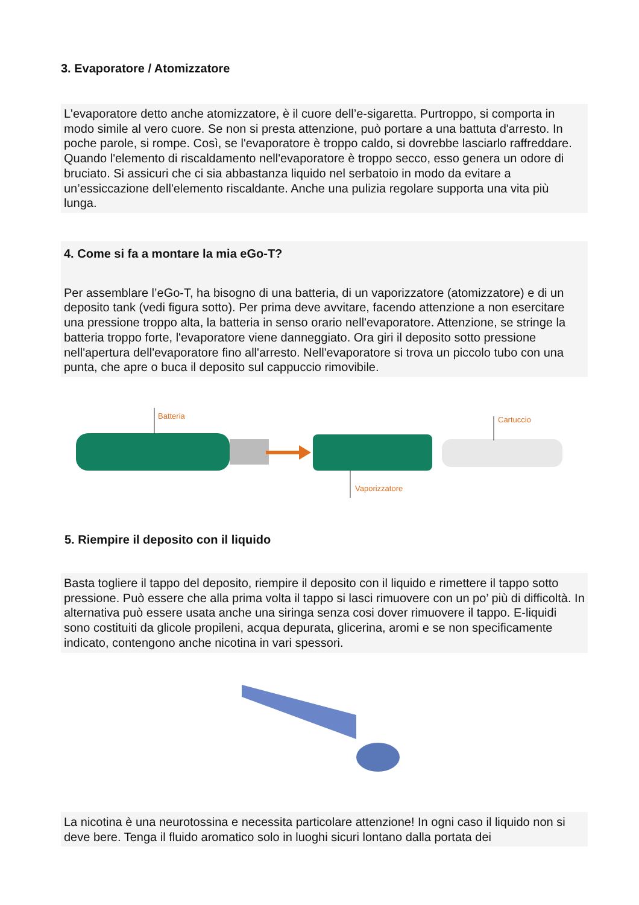3. Evaporatore / Atomizzatore
L'evaporatore detto anche atomizzatore, è il cuore dell’e-sigaretta. Purtroppo, si comporta in modo simile al vero cuore. Se non si presta attenzione, può portare a una battuta d'arresto. In poche parole, si rompe. Così, se l'evaporatore è troppo caldo, si dovrebbe lasciarlo raffreddare. Quando l'elemento di riscaldamento nell'evaporatore è troppo secco, esso genera un odore di bruciato. Si assicuri che ci sia abbastanza liquido nel serbatoio in modo da evitare a un’essiccazione dell'elemento riscaldante. Anche una pulizia regolare supporta una vita più lunga.
4. Come si fa a montare la mia eGo-T?
Per assemblare l’eGo-T, ha bisogno di una batteria, di un vaporizzatore (atomizzatore) e di un deposito tank (vedi figura sotto). Per prima deve avvitare, facendo attenzione a non esercitare una pressione troppo alta, la batteria in senso orario nell'evaporatore. Attenzione, se stringe la batteria troppo forte, l'evaporatore viene danneggiato. Ora giri il deposito sotto pressione nell'apertura dell'evaporatore fino all'arresto. Nell'evaporatore si trova un piccolo tubo con una punta, che apre o buca il deposito sul cappuccio rimovibile.
Batteria Cartuccio
Vaporizzatore
5. Riempire il deposito con il liquido
Basta togliere il tappo del deposito, riempire il deposito con il liquido e rimettere il tappo sotto pressione. Può essere che alla prima volta il tappo si lasci rimuovere con un po’ più di difficoltà. In alternativa può essere usata anche una siringa senza cosi dover rimuovere il tappo. E-liquidi sono costituiti da glicole propileni, acqua depurata, glicerina, aromi e se non specificamente indicato, contengono anche nicotina in vari spessori.
La nicotina è una neurotossina e necessita particolare attenzione! In ogni caso il liquido non si deve bere. Tenga il fluido aromatico solo in luoghi sicuri lontano dalla portata dei